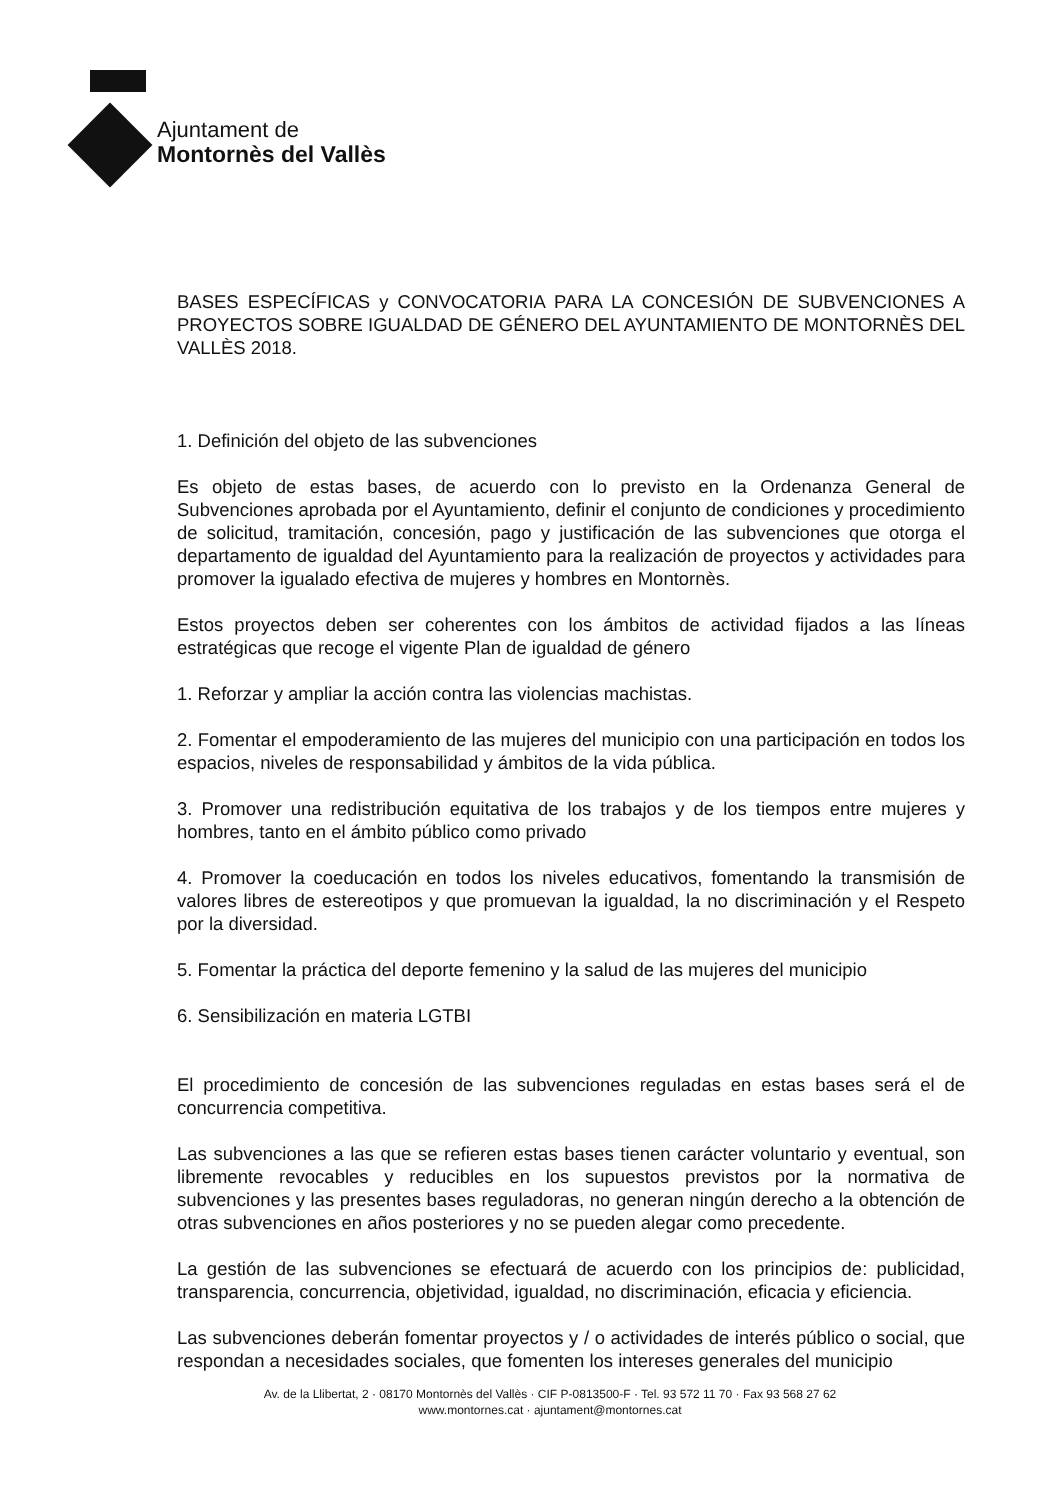Ajuntament de
Montornès del Vallès
BASES ESPECÍFICAS y CONVOCATORIA PARA LA CONCESIÓN DE SUBVENCIONES A PROYECTOS SOBRE IGUALDAD DE GÉNERO DEL AYUNTAMIENTO DE MONTORNÈS DEL VALLÈS 2018.
1. Definición del objeto de las subvenciones
Es objeto de estas bases, de acuerdo con lo previsto en la Ordenanza General de Subvenciones aprobada por el Ayuntamiento, definir el conjunto de condiciones y procedimiento de solicitud, tramitación, concesión, pago y justificación de las subvenciones que otorga el departamento de igualdad del Ayuntamiento para la realización de proyectos y actividades para promover la igualado efectiva de mujeres y hombres en Montornès.
Estos proyectos deben ser coherentes con los ámbitos de actividad fijados a las líneas estratégicas que recoge el vigente Plan de igualdad de género
1. Reforzar y ampliar la acción contra las violencias machistas.
2. Fomentar el empoderamiento de las mujeres del municipio con una participación en todos los espacios, niveles de responsabilidad y ámbitos de la vida pública.
3. Promover una redistribución equitativa de los trabajos y de los tiempos entre mujeres y hombres, tanto en el ámbito público como privado
4. Promover la coeducación en todos los niveles educativos, fomentando la transmisión de valores libres de estereotipos y que promuevan la igualdad, la no discriminación y el Respeto por la diversidad.
5. Fomentar la práctica del deporte femenino y la salud de las mujeres del municipio
6. Sensibilización en materia LGTBI
El procedimiento de concesión de las subvenciones reguladas en estas bases será el de concurrencia competitiva.
Las subvenciones a las que se refieren estas bases tienen carácter voluntario y eventual, son libremente revocables y reducibles en los supuestos previstos por la normativa de subvenciones y las presentes bases reguladoras, no generan ningún derecho a la obtención de otras subvenciones en años posteriores y no se pueden alegar como precedente.
La gestión de las subvenciones se efectuará de acuerdo con los principios de: publicidad, transparencia, concurrencia, objetividad, igualdad, no discriminación, eficacia y eficiencia.
Las subvenciones deberán fomentar proyectos y / o actividades de interés público o social, que respondan a necesidades sociales, que fomenten los intereses generales del municipio
Av. de la Llibertat, 2 · 08170 Montornès del Vallès · CIF P-0813500-F · Tel. 93 572 11 70 · Fax 93 568 27 62
www.montornes.cat · ajuntament@montornes.cat